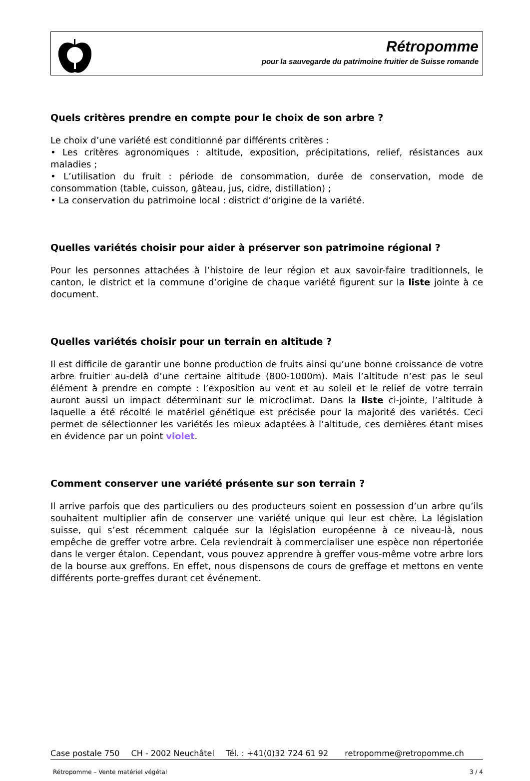Rétropomme
pour la sauvegarde du patrimoine fruitier de Suisse romande
Quels critères prendre en compte pour le choix de son arbre ?
Le choix d’une variété est conditionné par différents critères :
• Les critères agronomiques : altitude, exposition, précipitations, relief, résistances aux maladies ;
• L’utilisation du fruit : période de consommation, durée de conservation, mode de consommation (table, cuisson, gâteau, jus, cidre, distillation) ;
• La conservation du patrimoine local : district d’origine de la variété.
Quelles variétés choisir pour aider à préserver son patrimoine régional ?
Pour les personnes attachées à l’histoire de leur région et aux savoir-faire traditionnels, le canton, le district et la commune d’origine de chaque variété figurent sur la liste jointe à ce document.
Quelles variétés choisir pour un terrain en altitude ?
Il est difficile de garantir une bonne production de fruits ainsi qu’une bonne croissance de votre arbre fruitier au-delà d’une certaine altitude (800-1000m). Mais l’altitude n’est pas le seul élément à prendre en compte : l’exposition au vent et au soleil et le relief de votre terrain auront aussi un impact déterminant sur le microclimat. Dans la liste ci-jointe, l’altitude à laquelle a été récolté le matériel génétique est précisée pour la majorité des variétés. Ceci permet de sélectionner les variétés les mieux adaptées à l’altitude, ces dernières étant mises en évidence par un point violet.
Comment conserver une variété présente sur son terrain ?
Il arrive parfois que des particuliers ou des producteurs soient en possession d’un arbre qu’ils souhaitent multiplier afin de conserver une variété unique qui leur est chère. La législation suisse, qui s’est récemment calquée sur la législation européenne à ce niveau-là, nous empêche de greffer votre arbre. Cela reviendrait à commercialiser une espèce non répertoriée dans le verger étalon. Cependant, vous pouvez apprendre à greffer vous-même votre arbre lors de la bourse aux greffons. En effet, nous dispensons de cours de greffage et mettons en vente différents porte-greffes durant cet événement.
Case postale 750 CH - 2002 Neuchâtel Tél. : +41(0)32 724 61 92 retropomme@retropomme.ch
Rétropomme – Vente matériel végétal 3 / 4